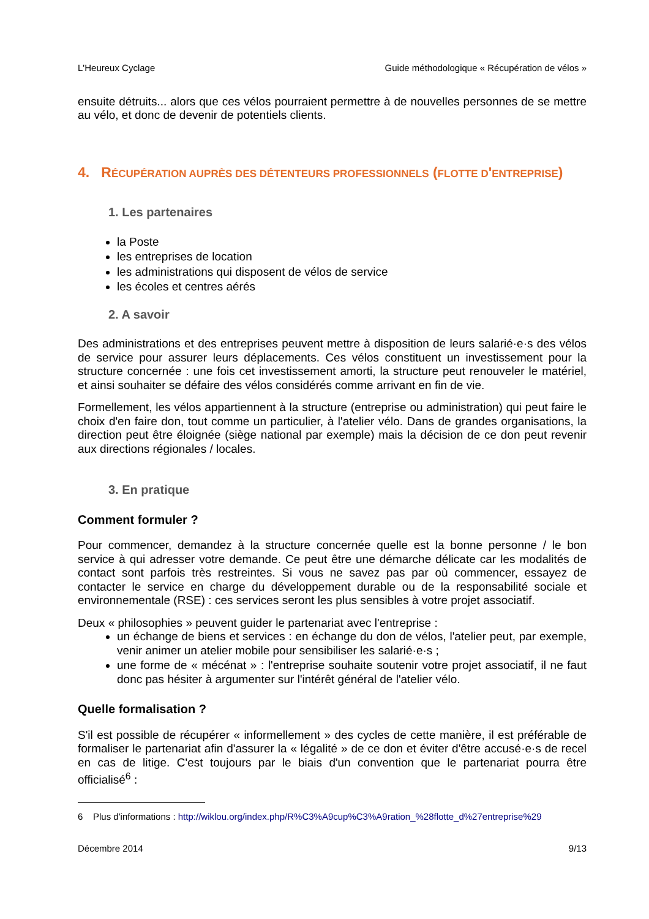L'Heureux Cyclage Guide méthodologique « Récupération de vélos »
ensuite détruits... alors que ces vélos pourraient permettre à de nouvelles personnes de se mettre au vélo, et donc de devenir de potentiels clients.
4. RÉCUPÉRATION AUPRÈS DES DÉTENTEURS PROFESSIONNELS (FLOTTE D'ENTREPRISE)
1. Les partenaires
la Poste
les entreprises de location
les administrations qui disposent de vélos de service
les écoles et centres aérés
2. A savoir
Des administrations et des entreprises peuvent mettre à disposition de leurs salarié·e·s des vélos de service pour assurer leurs déplacements. Ces vélos constituent un investissement pour la structure concernée : une fois cet investissement amorti, la structure peut renouveler le matériel, et ainsi souhaiter se défaire des vélos considérés comme arrivant en fin de vie.
Formellement, les vélos appartiennent à la structure (entreprise ou administration) qui peut faire le choix d'en faire don, tout comme un particulier, à l'atelier vélo. Dans de grandes organisations, la direction peut être éloignée (siège national par exemple) mais la décision de ce don peut revenir aux directions régionales / locales.
3. En pratique
Comment formuler ?
Pour commencer, demandez à la structure concernée quelle est la bonne personne / le bon service à qui adresser votre demande. Ce peut être une démarche délicate car les modalités de contact sont parfois très restreintes. Si vous ne savez pas par où commencer, essayez de contacter le service en charge du développement durable ou de la responsabilité sociale et environnementale (RSE) : ces services seront les plus sensibles à votre projet associatif.
Deux « philosophies » peuvent guider le partenariat avec l'entreprise :
un échange de biens et services : en échange du don de vélos, l'atelier peut, par exemple, venir animer un atelier mobile pour sensibiliser les salarié·e·s ;
une forme de « mécénat » : l'entreprise souhaite soutenir votre projet associatif, il ne faut donc pas hésiter à argumenter sur l'intérêt général de l'atelier vélo.
Quelle formalisation ?
S'il est possible de récupérer « informellement » des cycles de cette manière, il est préférable de formaliser le partenariat afin d'assurer la « légalité » de ce don et éviter d'être accusé·e·s de recel en cas de litige. C'est toujours par le biais d'un convention que le partenariat pourra être officialisé<sup>6</sup> :
6 Plus d'informations : http://wiklou.org/index.php/R%C3%A9cup%C3%A9ration_%28flotte_d%27entreprise%29
Décembre 2014 9/13